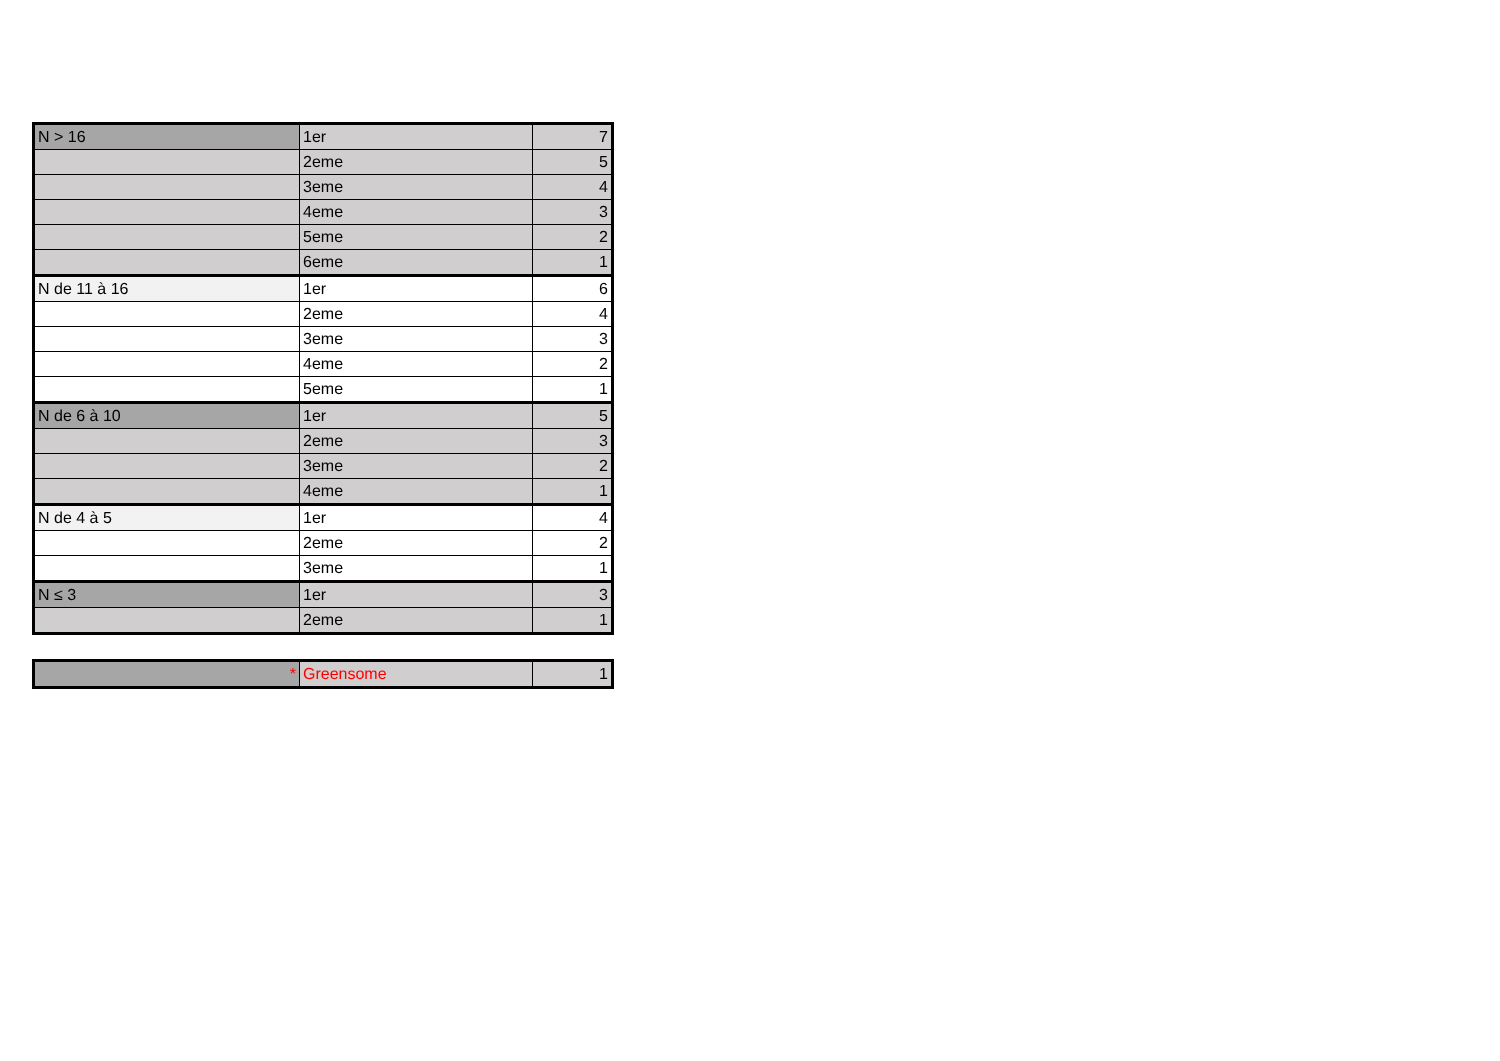| N > 16 | 1er | 7 |
| | 2eme | 5 |
| | 3eme | 4 |
| | 4eme | 3 |
| | 5eme | 2 |
| | 6eme | 1 |
| N de 11 à 16 | 1er | 6 |
| | 2eme | 4 |
| | 3eme | 3 |
| | 4eme | 2 |
| | 5eme | 1 |
| N de 6 à 10 | 1er | 5 |
| | 2eme | 3 |
| | 3eme | 2 |
| | 4eme | 1 |
| N de 4 à 5 | 1er | 4 |
| | 2eme | 2 |
| | 3eme | 1 |
| N ≤ 3 | 1er | 3 |
| | 2eme | 1 |
| * | Greensome | 1 |